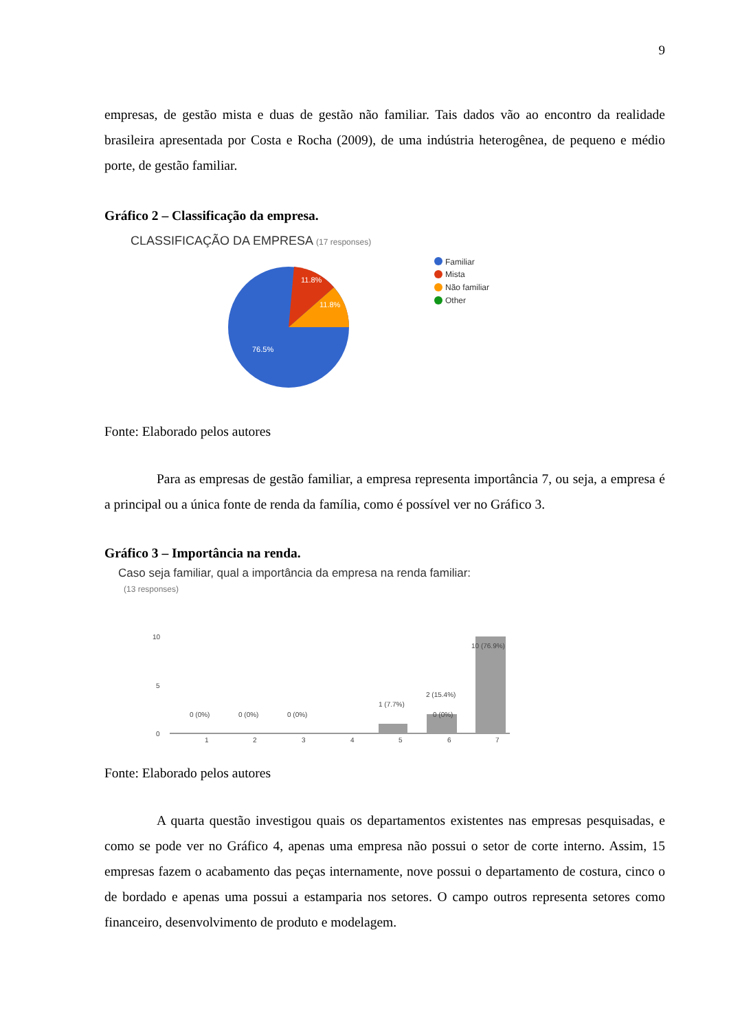9
empresas, de gestão mista e duas de gestão não familiar. Tais dados vão ao encontro da realidade brasileira apresentada por Costa e Rocha (2009), de uma indústria heterogênea, de pequeno e médio porte, de gestão familiar.
Gráfico 2 – Classificação da empresa.
CLASSIFICAÇÃO DA EMPRESA (17 responses)
11.8%
11.8%
76.5%
Familiar
Mista
Não familiar
Other
Fonte: Elaborado pelos autores
Para as empresas de gestão familiar, a empresa representa importância 7, ou seja, a empresa é a principal ou a única fonte de renda da família, como é possível ver no Gráfico 3.
Gráfico 3 – Importância na renda.
Caso seja familiar, qual a importância da empresa na renda familiar:
(13 responses)
10
5
0
0 (0%)
0 (0%)
0 (0%)
1 (7.7%)
2 (15.4%)
0 (0%)
10 (76.9%)
1
2
3
4
5
6
7
Fonte: Elaborado pelos autores
A quarta questão investigou quais os departamentos existentes nas empresas pesquisadas, e como se pode ver no Gráfico 4, apenas uma empresa não possui o setor de corte interno. Assim, 15 empresas fazem o acabamento das peças internamente, nove possui o departamento de costura, cinco o de bordado e apenas uma possui a estamparia nos setores. O campo outros representa setores como financeiro, desenvolvimento de produto e modelagem.